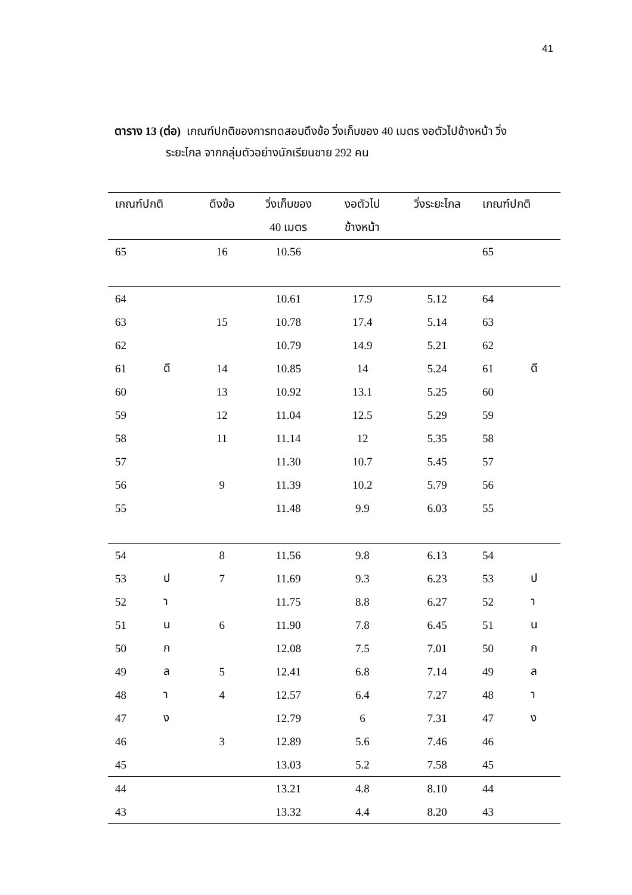41
ตาราง 13 (ต่อ) เกณฑ์ปกติของการทดสอบดึงข้อ วิ่งเก็บของ 40 เมตร งอตัวไปข้างหน้า วิ่ง
ระยะไกล จากกลุ่มตัวอย่างนักเรียนชาย 292 คน
| เกณฑ์ปกติ | | ดึงข้อ | วิ่งเก็บของ | งอตัวไป | วิ่งระยะไกล | เกณฑ์ปกติ | |
| --- | --- | --- | --- | --- | --- | --- | --- |
| | | | 40 เมตร | ข้างหน้า | | | |
| 65 | | 16 | 10.56 | | | 65 | |
| 64 | | | 10.61 | 17.9 | 5.12 | 64 | |
| 63 | | 15 | 10.78 | 17.4 | 5.14 | 63 | |
| 62 | | | 10.79 | 14.9 | 5.21 | 62 | |
| 61 | ดี | 14 | 10.85 | 14 | 5.24 | 61 | ดี |
| 60 | | 13 | 10.92 | 13.1 | 5.25 | 60 | |
| 59 | | 12 | 11.04 | 12.5 | 5.29 | 59 | |
| 58 | | 11 | 11.14 | 12 | 5.35 | 58 | |
| 57 | | | 11.30 | 10.7 | 5.45 | 57 | |
| 56 | | 9 | 11.39 | 10.2 | 5.79 | 56 | |
| 55 | | | 11.48 | 9.9 | 6.03 | 55 | |
| 54 | | 8 | 11.56 | 9.8 | 6.13 | 54 | |
| 53 | ป | 7 | 11.69 | 9.3 | 6.23 | 53 | ป |
| 52 | า | | 11.75 | 8.8 | 6.27 | 52 | า |
| 51 | น | 6 | 11.90 | 7.8 | 6.45 | 51 | น |
| 50 | ก | | 12.08 | 7.5 | 7.01 | 50 | ก |
| 49 | ล | 5 | 12.41 | 6.8 | 7.14 | 49 | ล |
| 48 | า | 4 | 12.57 | 6.4 | 7.27 | 48 | า |
| 47 | ง | | 12.79 | 6 | 7.31 | 47 | ง |
| 46 | | 3 | 12.89 | 5.6 | 7.46 | 46 | |
| 45 | | | 13.03 | 5.2 | 7.58 | 45 | |
| 44 | | | 13.21 | 4.8 | 8.10 | 44 | |
| 43 | | | 13.32 | 4.4 | 8.20 | 43 | |